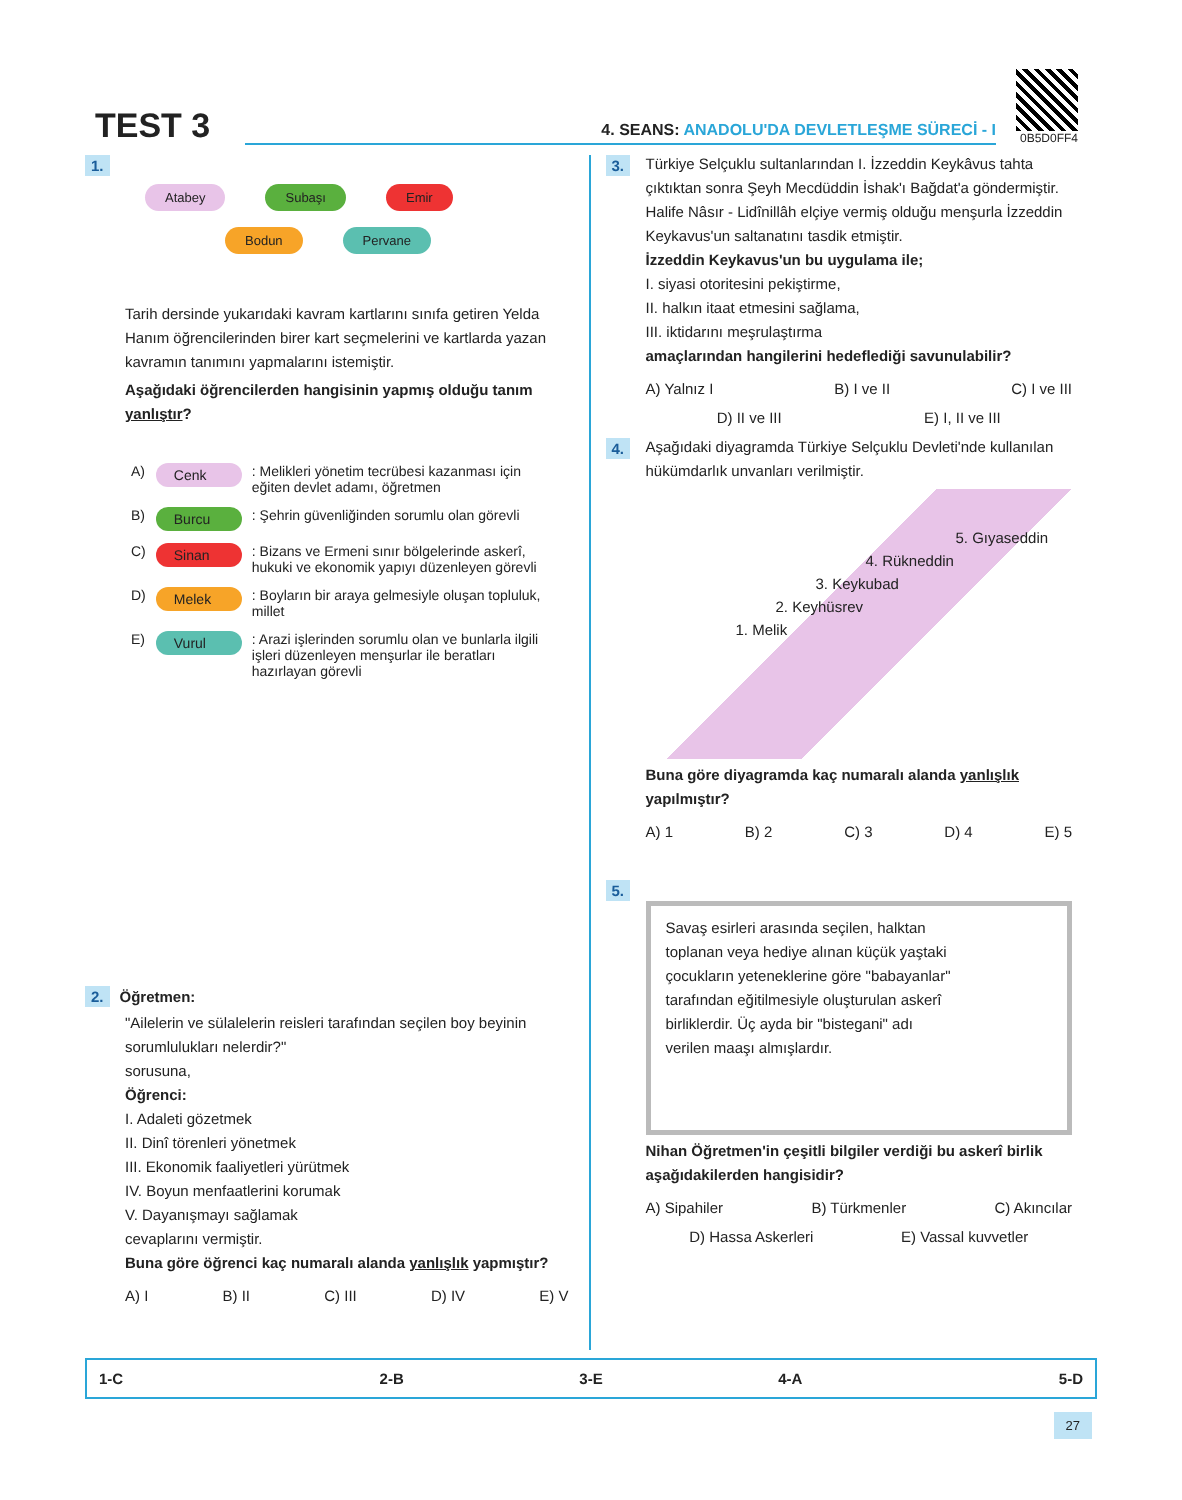TEST 3
4. SEANS: ANADOLU'DA DEVLETLEŞME SÜRECİ - I
0B5D0FF4
1.
Atabey Subaşı Emir
Bodun Pervane
Tarih dersinde yukarıdaki kavram kartlarını sınıfa getiren Yelda Hanım öğrencilerinden birer kart seçmelerini ve kartlarda yazan kavramın tanımını yapmalarını istemiştir.
Aşağıdaki öğrencilerden hangisinin yapmış olduğu tanım yanlıştır?
| A) | Cenk | : Melikleri yönetim tecrübesi kazanması için eğiten devlet adamı, öğretmen |
| B) | Burcu | : Şehrin güvenliğinden sorumlu olan görevli |
| C) | Sinan | : Bizans ve Ermeni sınır bölgelerinde askerî, hukuki ve ekonomik yapıyı düzenleyen görevli |
| D) | Melek | : Boyların bir araya gelmesiyle oluşan topluluk, millet |
| E) | Vurul | : Arazi işlerinden sorumlu olan ve bunlarla ilgili işleri düzenleyen menşurlar ile beratları hazırlayan görevli |
2. Öğretmen:
"Ailelerin ve sülalelerin reisleri tarafından seçilen boy beyinin sorumlulukları nelerdir?"
sorusuna,
Öğrenci:
I. Adaleti gözetmek
II. Dinî törenleri yönetmek
III. Ekonomik faaliyetleri yürütmek
IV. Boyun menfaatlerini korumak
V. Dayanışmayı sağlamak
cevaplarını vermiştir.
Buna göre öğrenci kaç numaralı alanda yanlışlık yapmıştır?
A) I B) II C) III D) IV E) V
3.
Türkiye Selçuklu sultanlarından I. İzzeddin Keykâvus tahta çıktıktan sonra Şeyh Mecdüddin İshak'ı Bağdat'a göndermiştir. Halife Nâsır - Lidînillâh elçiye vermiş olduğu menşurla İzzeddin Keykavus'un saltanatını tasdik etmiştir.
İzzeddin Keykavus'un bu uygulama ile;
I. siyasi otoritesini pekiştirme,
II. halkın itaat etmesini sağlama,
III. iktidarını meşrulaştırma
amaçlarından hangilerini hedeflediği savunulabilir?
A) Yalnız I B) I ve II C) I ve III
D) II ve III E) I, II ve III
4.
Aşağıdaki diyagramda Türkiye Selçuklu Devleti'nde kullanılan hükümdarlık unvanları verilmiştir.
5. Gıyaseddin
4. Rükneddin
3. Keykubad
2. Keyhüsrev
1. Melik
Buna göre diyagramda kaç numaralı alanda yanlışlık yapılmıştır?
A) 1 B) 2 C) 3 D) 4 E) 5
5.
Savaş esirleri arasında seçilen, halktan toplanan veya hediye alınan küçük yaştaki çocukların yeteneklerine göre "babayanlar" tarafından eğitilmesiyle oluşturulan askerî birliklerdir. Üç ayda bir "bistegani" adı verilen maaşı almışlardır.
Nihan Öğretmen'in çeşitli bilgiler verdiği bu askerî birlik aşağıdakilerden hangisidir?
A) Sipahiler B) Türkmenler C) Akıncılar
D) Hassa Askerleri E) Vassal kuvvetler
| 1-C | 2-B | 3-E | 4-A | 5-D |
27